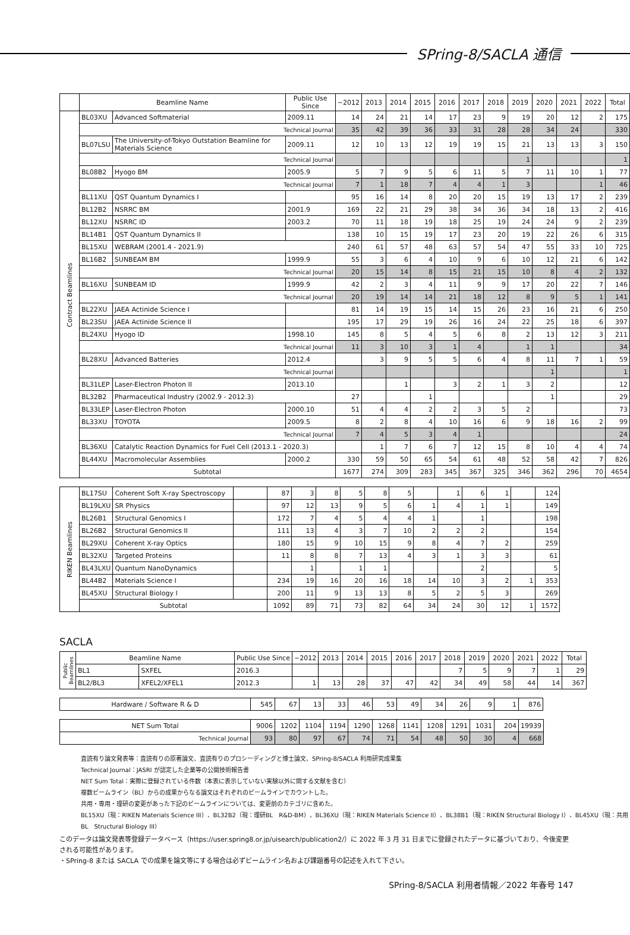SPring-8/SACLA 通信
| | Beamline Name | | Public Use Since | ~2012 | 2013 | 2014 | 2015 | 2016 | 2017 | 2018 | 2019 | 2020 | 2021 | 2022 | Total |
| --- | --- | --- | --- | --- | --- | --- | --- | --- | --- | --- | --- | --- | --- | --- | --- |
| Contract Beamlines | BL03XU | Advanced Softmaterial | 2009.11 | 14 | 24 | 21 | 14 | 17 | 23 | 9 | 19 | 20 | 12 | 2 | 175 |
| | Technical Journal | | | 35 | 42 | 39 | 36 | 33 | 31 | 28 | 28 | 34 | 24 | | 330 |
| | BL07LSU | The University-of-Tokyo Outstation Beamline for Materials Science | 2009.11 | 12 | 10 | 13 | 12 | 19 | 19 | 15 | 21 | 13 | 13 | 3 | 150 |
| | Technical Journal | | | | | | | | | | 1 | | | | 1 |
| | BL08B2 | Hyogo BM | 2005.9 | 5 | 7 | 9 | 5 | 6 | 11 | 5 | 7 | 11 | 10 | 1 | 77 |
| | Technical Journal | | | 7 | 1 | 18 | 7 | 4 | 4 | 1 | 3 | | | 1 | 46 |
| | BL11XU | QST Quantum Dynamics I | | 95 | 16 | 14 | 8 | 20 | 20 | 15 | 19 | 13 | 17 | 2 | 239 |
| | BL12B2 | NSRRC BM | 2001.9 | 169 | 22 | 21 | 29 | 38 | 34 | 36 | 34 | 18 | 13 | 2 | 416 |
| | BL12XU | NSRRC ID | 2003.2 | 70 | 11 | 18 | 19 | 18 | 25 | 19 | 24 | 24 | 9 | 2 | 239 |
| | BL14B1 | QST Quantum Dynamics II | | 138 | 10 | 15 | 19 | 17 | 23 | 20 | 19 | 22 | 26 | 6 | 315 |
| | BL15XU | WEBRAM (2001.4 - 2021.9) | | 240 | 61 | 57 | 48 | 63 | 57 | 54 | 47 | 55 | 33 | 10 | 725 |
| | BL16B2 | SUNBEAM BM | 1999.9 | 55 | 3 | 6 | 4 | 10 | 9 | 6 | 10 | 12 | 21 | 6 | 142 |
| | Technical Journal | | | 20 | 15 | 14 | 8 | 15 | 21 | 15 | 10 | 8 | 4 | 2 | 132 |
| | BL16XU | SUNBEAM ID | 1999.9 | 42 | 2 | 3 | 4 | 11 | 9 | 9 | 17 | 20 | 22 | 7 | 146 |
| | Technical Journal | | | 20 | 19 | 14 | 14 | 21 | 18 | 12 | 8 | 9 | 5 | 1 | 141 |
| | BL22XU | JAEA Actinide Science I | | 81 | 14 | 19 | 15 | 14 | 15 | 26 | 23 | 16 | 21 | 6 | 250 |
| | BL23SU | JAEA Actinide Science II | | 195 | 17 | 29 | 19 | 26 | 16 | 24 | 22 | 25 | 18 | 6 | 397 |
| | BL24XU | Hyogo ID | 1998.10 | 145 | 8 | 5 | 4 | 5 | 6 | 8 | 2 | 13 | 12 | 3 | 211 |
| | Technical Journal | | | 11 | 3 | 10 | 3 | 1 | 4 | | 1 | 1 | | | 34 |
| | BL28XU | Advanced Batteries | 2012.4 | | 3 | 9 | 5 | 5 | 6 | 4 | 8 | 11 | 7 | 1 | 59 |
| | Technical Journal | | | | | | | | | | | 1 | | | 1 |
| | BL31LEP | Laser-Electron Photon II | 2013.10 | | | 1 | | 3 | 2 | 1 | 3 | 2 | | | 12 |
| | BL32B2 | Pharmaceutical Industry (2002.9 - 2012.3) | | 27 | | | 1 | | | | | 1 | | | 29 |
| | BL33LEP | Laser-Electron Photon | 2000.10 | 51 | 4 | 4 | 2 | 2 | 3 | 5 | 2 | | | | 73 |
| | BL33XU | TOYOTA | 2009.5 | 8 | 2 | 8 | 4 | 10 | 16 | 6 | 9 | 18 | 16 | 2 | 99 |
| | Technical Journal | | | 7 | 4 | 5 | 3 | 4 | 1 | | | | | | 24 |
| | BL36XU | Catalytic Reaction Dynamics for Fuel Cell (2013.1 - 2020.3) | | | 1 | 7 | 6 | 7 | 12 | 15 | 8 | 10 | 4 | 4 | 74 |
| | BL44XU | Macromolecular Assemblies | 2000.2 | 330 | 59 | 50 | 65 | 54 | 61 | 48 | 52 | 58 | 42 | 7 | 826 |
| | Subtotal | | | 1677 | 274 | 309 | 283 | 345 | 367 | 325 | 346 | 362 | 296 | 70 | 4654 |
| RIKEN Beamlines | BL17SU | Coherent Soft X-ray Spectroscopy | | 87 | 3 | 8 | 5 | 8 | 5 | | 1 | 6 | 1 | | 124 |
| | BL19LXU | SR Physics | | 97 | 12 | 13 | 9 | 5 | 6 | 1 | 4 | 1 | 1 | | 149 |
| | BL26B1 | Structural Genomics I | | 172 | 7 | 4 | 5 | 4 | 4 | 1 | | 1 | | | 198 |
| | BL26B2 | Structural Genomics II | | 111 | 13 | 4 | 3 | 7 | 10 | 2 | 2 | 2 | | | 154 |
| | BL29XU | Coherent X-ray Optics | | 180 | 15 | 9 | 10 | 15 | 9 | 8 | 4 | 7 | 2 | | 259 |
| | BL32XU | Targeted Proteins | | 11 | 8 | 8 | 7 | 13 | 4 | 3 | 1 | 3 | 3 | | 61 |
| | BL43LXU | Quantum NanoDynamics | | | 1 | | 1 | 1 | | | | 2 | | | 5 |
| | BL44B2 | Materials Science I | | 234 | 19 | 16 | 20 | 16 | 18 | 14 | 10 | 3 | 2 | 1 | 353 |
| | BL45XU | Structural Biology I | | 200 | 11 | 9 | 13 | 13 | 8 | 5 | 2 | 5 | 3 | | 269 |
| | Subtotal | | | 1092 | 89 | 71 | 73 | 82 | 64 | 34 | 24 | 30 | 12 | 1 | 1572 |
SACLA
| Public Beamlines | Beamline Name | | Public Use Since | ~2012 | 2013 | 2014 | 2015 | 2016 | 2017 | 2018 | 2019 | 2020 | 2021 | 2022 | Total |
| | BL1 | SXFEL | 2016.3 | | | | | | | 7 | 5 | 9 | 7 | 1 | 29 |
| | BL2/BL3 | XFEL2/XFEL1 | 2012.3 | 1 | 13 | 28 | 37 | 47 | 42 | 34 | 49 | 58 | 44 | 14 | 367 |
| Hardware / Software R & D | 545 | 67 | 13 | 33 | 46 | 53 | 49 | 34 | 26 | 9 | 1 | 876 |
| NET Sum Total | 9006 | 1202 | 1104 | 1194 | 1290 | 1268 | 1141 | 1208 | 1291 | 1031 | 204 | 19939 |
| Technical Journal | 93 | 80 | 97 | 67 | 74 | 71 | 54 | 48 | 50 | 30 | 4 | 668 |
査読有り論文発表等：査読有りの原著論文、査読有りのプロシーディングと博士論文、SPring-8/SACLA 利用研究成果集
Technical Journal：JASRI が認定した企業等の公開技術報告書
NET Sum Total：実際に登録されている件数（本表に表示していない実験以外に関する文献を含む）
複数ビームライン（BL）からの成果からなる論文はそれぞれのビームラインでカウントした。
共用・専用・理研の変更があった下記のビームラインについては、変更前のカテゴリに含めた。
BL15XU（現：RIKEN Materials Science III）、BL32B2（現：理研BL　R&D-BM）、BL36XU（現：RIKEN Materials Science II）、BL38B1（現：RIKEN Structural Biology I）、BL45XU（現：共用BL　Structural Biology III）
このデータは論文発表等登録データベース（https://user.spring8.or.jp/uisearch/publication2/）に 2022 年 3 月 31 日までに登録されたデータに基づいており、今後変更される可能性があります。
・SPring-8 または SACLA での成果を論文等にする場合は必ずビームライン名および課題番号の記述を入れて下さい。
SPring-8/SACLA 利用者情報／2022 年春号 147